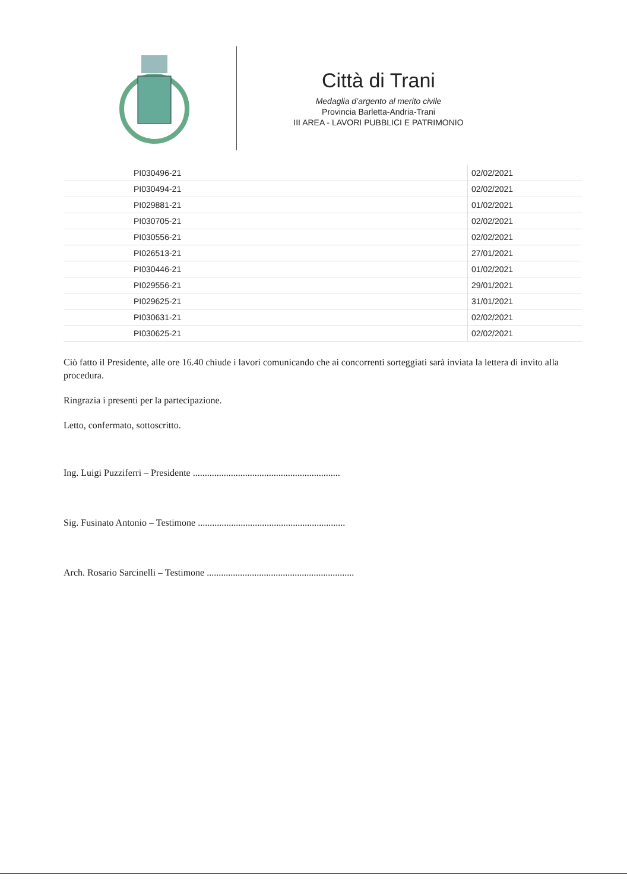Città di Trani
Medaglia d’argento al merito civile
Provincia Barletta-Andria-Trani
III AREA - LAVORI PUBBLICI E PATRIMONIO
| | PI030496-21 | 02/02/2021 |
| | PI030494-21 | 02/02/2021 |
| | PI029881-21 | 01/02/2021 |
| | PI030705-21 | 02/02/2021 |
| | PI030556-21 | 02/02/2021 |
| | PI026513-21 | 27/01/2021 |
| | PI030446-21 | 01/02/2021 |
| | PI029556-21 | 29/01/2021 |
| | PI029625-21 | 31/01/2021 |
| | PI030631-21 | 02/02/2021 |
| | PI030625-21 | 02/02/2021 |
Ciò fatto il Presidente, alle ore 16.40 chiude i lavori comunicando che ai concorrenti sorteggiati sarà inviata la lettera di invito alla procedura.
Ringrazia i presenti per la partecipazione.
Letto, confermato, sottoscritto.
Ing. Luigi Puzziferri – Presidente ..............................................................
Sig. Fusinato Antonio – Testimone ..............................................................
Arch. Rosario Sarcinelli – Testimone ..............................................................